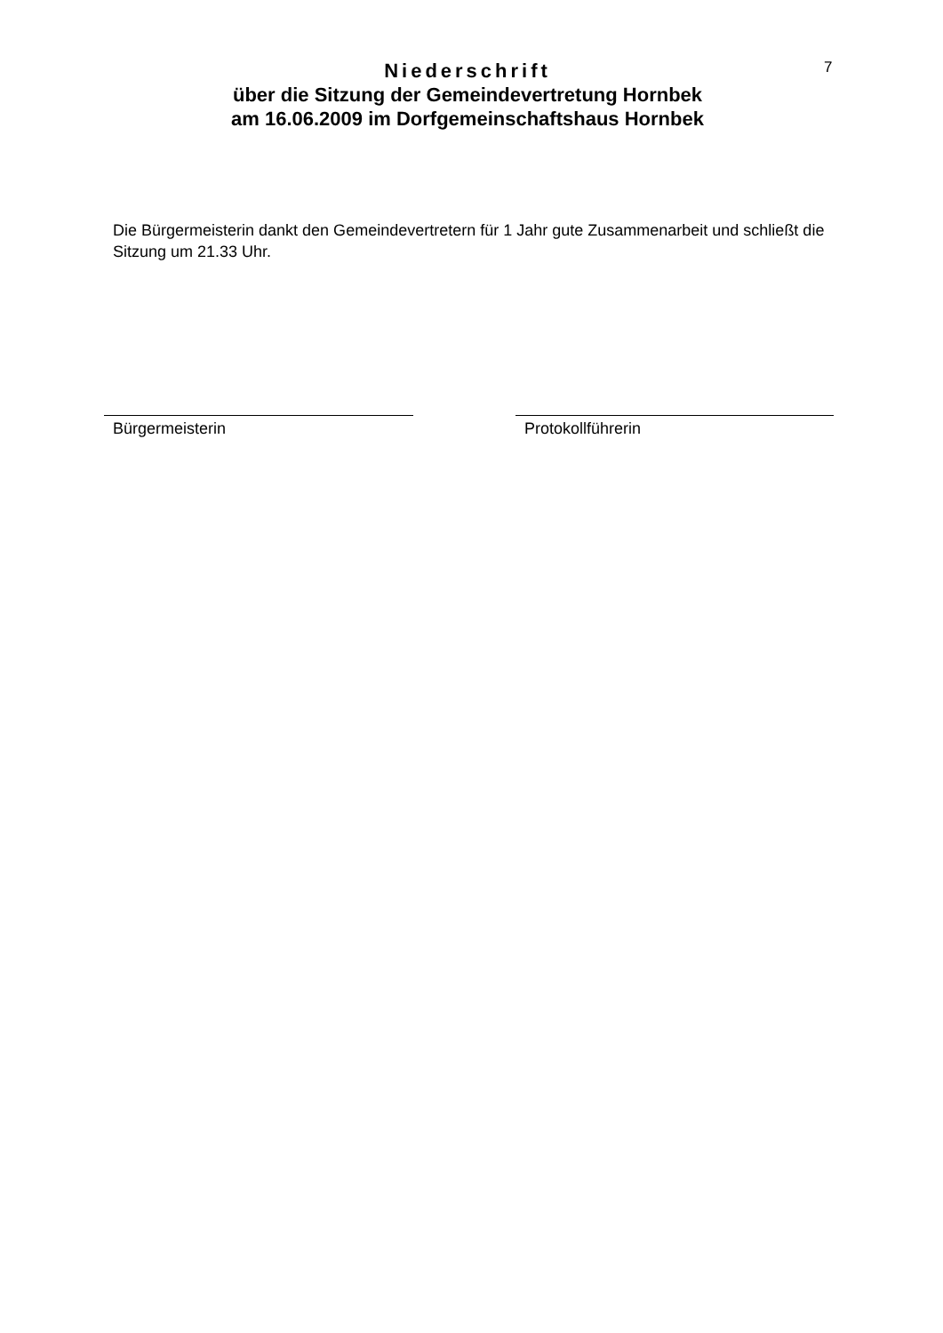Niederschrift
über die Sitzung der Gemeindevertretung Hornbek
am 16.06.2009 im Dorfgemeinschaftshaus Hornbek
7
Die Bürgermeisterin dankt den Gemeindevertretern für 1 Jahr gute Zusammenarbeit und schließt die Sitzung um 21.33 Uhr.
Bürgermeisterin Protokollführerin